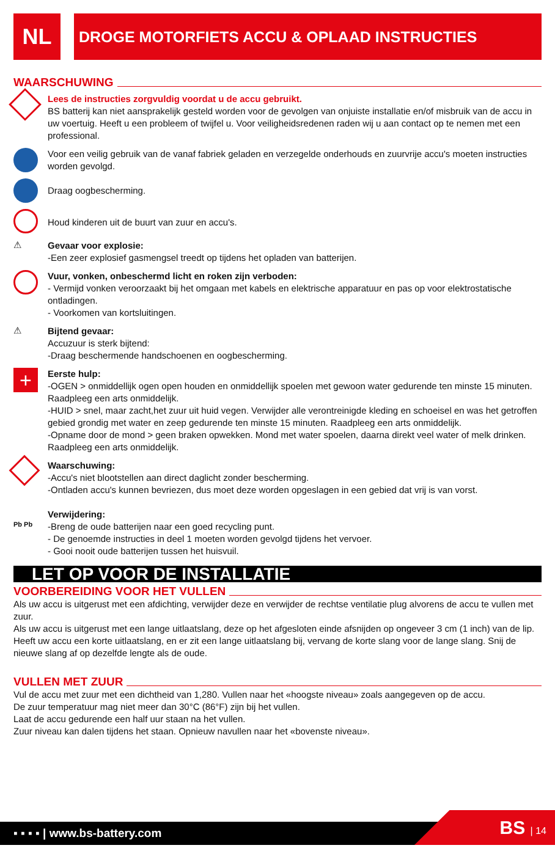NL
DROGE MOTORFIETS ACCU & OPLAAD INSTRUCTIES
WAARSCHUWING
Lees de instructies zorgvuldig voordat u de accu gebruikt.
BS batterij kan niet aansprakelijk gesteld worden voor de gevolgen van onjuiste installatie en/of misbruik van de accu in uw voertuig. Heeft u een probleem of twijfel u. Voor veiligheidsredenen raden wij u aan contact op te nemen met een professional.
Voor een veilig gebruik van de vanaf fabriek geladen en verzegelde onderhouds en zuurvrije accu's moeten instructies worden gevolgd.
Draag oogbescherming.
Houd kinderen uit de buurt van zuur en accu's.
⚠
Gevaar voor explosie:
-Een zeer explosief gasmengsel treedt op tijdens het opladen van batterijen.
Vuur, vonken, onbeschermd licht en roken zijn verboden:
- Vermijd vonken veroorzaakt bij het omgaan met kabels en elektrische apparatuur en pas op voor elektrostatische ontladingen.
- Voorkomen van kortsluitingen.
⚠
Bijtend gevaar:
Accuzuur is sterk bijtend:
-Draag beschermende handschoenen en oogbescherming.
+
Eerste hulp:
-OGEN > onmiddellijk ogen open houden en onmiddellijk spoelen met gewoon water gedurende ten minste 15 minuten. Raadpleeg een arts onmiddelijk.
-HUID > snel, maar zacht,het zuur uit huid vegen. Verwijder alle verontreinigde kleding en schoeisel en was het getroffen gebied grondig met water en zeep gedurende ten minste 15 minuten. Raadpleeg een arts onmiddelijk.
-Opname door de mond > geen braken opwekken. Mond met water spoelen, daarna direkt veel water of melk drinken. Raadpleeg een arts onmiddelijk.
Waarschuwing:
-Accu's niet blootstellen aan direct daglicht zonder bescherming.
-Ontladen accu's kunnen bevriezen, dus moet deze worden opgeslagen in een gebied dat vrij is van vorst.
Pb Pb
Verwijdering:
-Breng de oude batterijen naar een goed recycling punt.
- De genoemde instructies in deel 1 moeten worden gevolgd tijdens het vervoer.
- Gooi nooit oude batterijen tussen het huisvuil.
LET OP VOOR DE INSTALLATIE
VOORBEREIDING VOOR HET VULLEN
Als uw accu is uitgerust met een afdichting, verwijder deze en verwijder de rechtse ventilatie plug alvorens de accu te vullen met zuur.
Als uw accu is uitgerust met een lange uitlaatslang, deze op het afgesloten einde afsnijden op ongeveer 3 cm (1 inch) van de lip. Heeft uw accu een korte uitlaatslang, en er zit een lange uitlaatslang bij, vervang de korte slang voor de lange slang. Snij de nieuwe slang af op dezelfde lengte als de oude.
VULLEN MET ZUUR
Vul de accu met zuur met een dichtheid van 1,280. Vullen naar het «hoogste niveau» zoals aangegeven op de accu.
De zuur temperatuur mag niet meer dan 30°C (86°F) zijn bij het vullen.
Laat de accu gedurende een half uur staan na het vullen.
Zuur niveau kan dalen tijdens het staan. Opnieuw navullen naar het «bovenste niveau».
▪ ▪ ▪ ▪ | www.bs-battery.com BS | 14